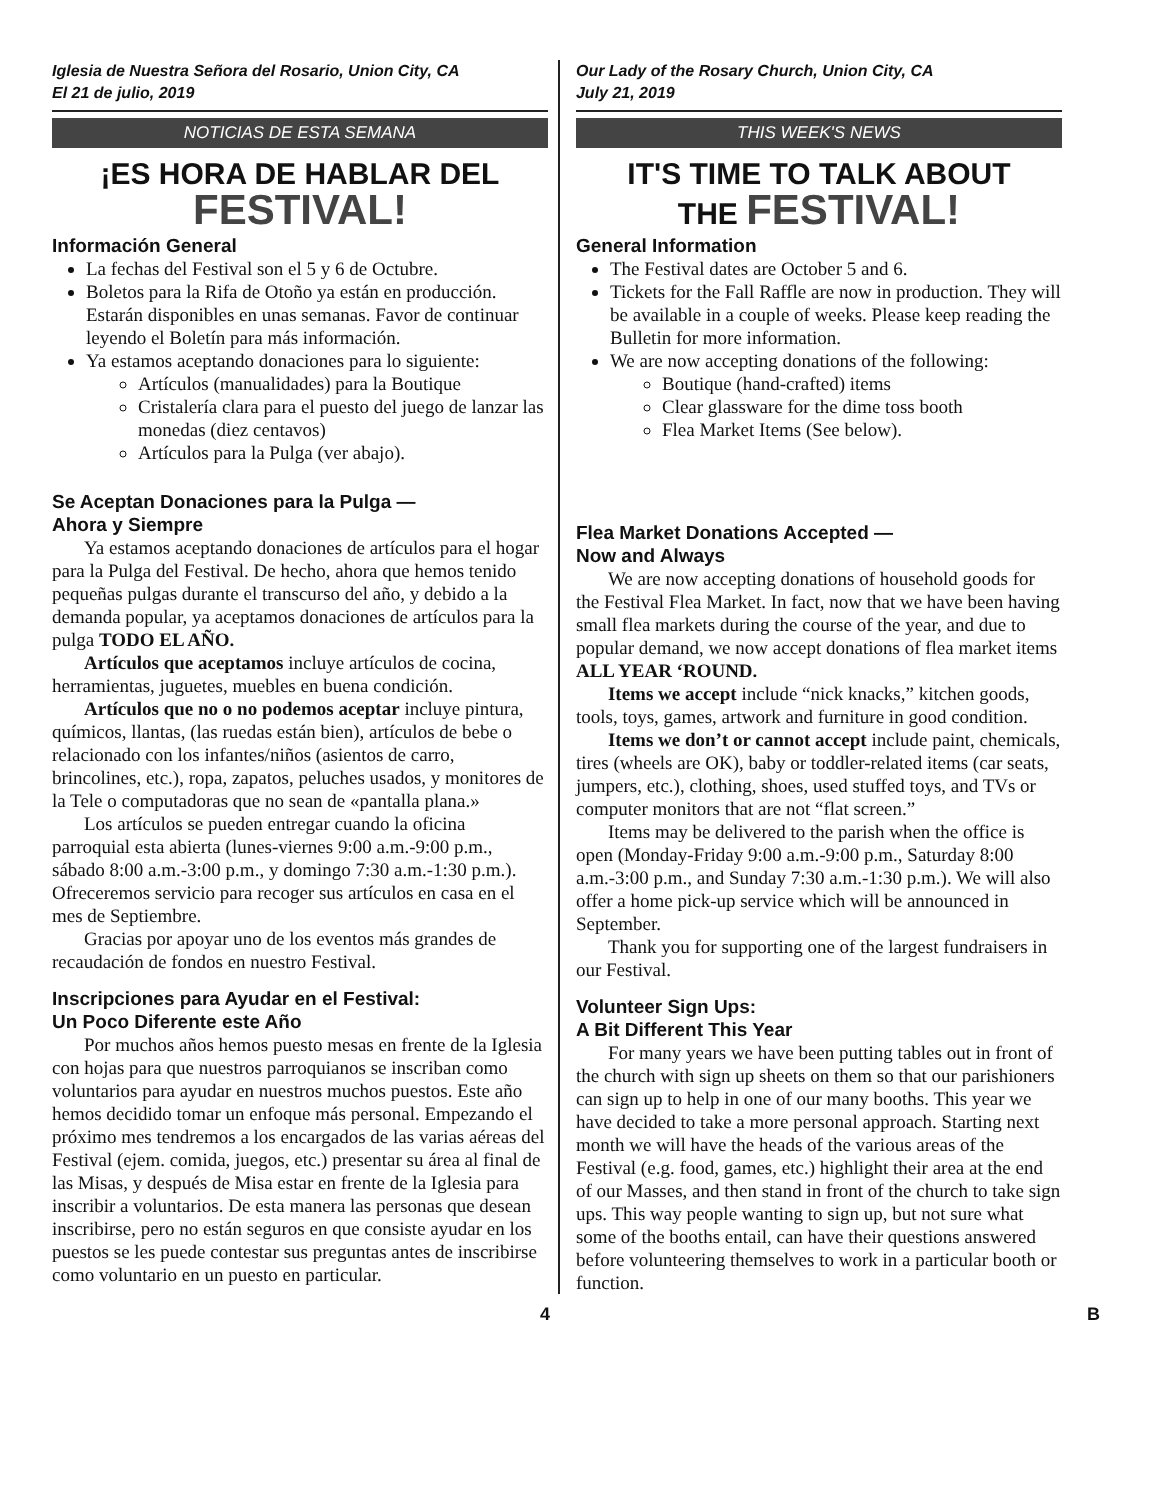Iglesia de Nuestra Señora del Rosario, Union City, CA
El 21 de julio, 2019
NOTICIAS DE ESTA SEMANA
¡ES HORA DE HABLAR DEL
FESTIVAL!
Información General
La fechas del Festival son el 5 y 6 de Octubre.
Boletos para la Rifa de Otoño ya están en producción. Estarán disponibles en unas semanas. Favor de continuar leyendo el Boletín para más información.
Ya estamos aceptando donaciones para lo siguiente:
Artículos (manualidades) para la Boutique
Cristalería clara para el puesto del juego de lanzar las monedas (diez centavos)
Artículos para la Pulga (ver abajo).
Se Aceptan Donaciones para la Pulga —
Ahora y Siempre
Ya estamos aceptando donaciones de artículos para el hogar para la Pulga del Festival. De hecho, ahora que hemos tenido pequeñas pulgas durante el transcurso del año, y debido a la demanda popular, ya aceptamos donaciones de artículos para la pulga TODO EL AÑO.
Artículos que aceptamos incluye artículos de cocina, herramientas, juguetes, muebles en buena condición.
Artículos que no o no podemos aceptar incluye pintura, químicos, llantas, (las ruedas están bien), artículos de bebe o relacionado con los infantes/niños (asientos de carro, brincolines, etc.), ropa, zapatos, peluches usados, y monitores de la Tele o computadoras que no sean de «pantalla plana.»
Los artículos se pueden entregar cuando la oficina parroquial esta abierta (lunes-viernes 9:00 a.m.-9:00 p.m., sábado 8:00 a.m.-3:00 p.m., y domingo 7:30 a.m.-1:30 p.m.). Ofreceremos servicio para recoger sus artículos en casa en el mes de Septiembre.
Gracias por apoyar uno de los eventos más grandes de recaudación de fondos en nuestro Festival.
Inscripciones para Ayudar en el Festival:
Un Poco Diferente este Año
Por muchos años hemos puesto mesas en frente de la Iglesia con hojas para que nuestros parroquianos se inscriban como voluntarios para ayudar en nuestros muchos puestos. Este año hemos decidido tomar un enfoque más personal. Empezando el próximo mes tendremos a los encargados de las varias aéreas del Festival (ejem. comida, juegos, etc.) presentar su área al final de las Misas, y después de Misa estar en frente de la Iglesia para inscribir a voluntarios. De esta manera las personas que desean inscribirse, pero no están seguros en que consiste ayudar en los puestos se les puede contestar sus preguntas antes de inscribirse como voluntario en un puesto en particular.
Our Lady of the Rosary Church, Union City, CA
July 21, 2019
THIS WEEK'S NEWS
IT'S TIME TO TALK ABOUT
THE FESTIVAL!
General Information
The Festival dates are October 5 and 6.
Tickets for the Fall Raffle are now in production. They will be available in a couple of weeks. Please keep reading the Bulletin for more information.
We are now accepting donations of the following:
Boutique (hand-crafted) items
Clear glassware for the dime toss booth
Flea Market Items (See below).
Flea Market Donations Accepted —
Now and Always
We are now accepting donations of household goods for the Festival Flea Market. In fact, now that we have been having small flea markets during the course of the year, and due to popular demand, we now accept donations of flea market items ALL YEAR ‘ROUND.
Items we accept include “nick knacks,” kitchen goods, tools, toys, games, artwork and furniture in good condition.
Items we don’t or cannot accept include paint, chemicals, tires (wheels are OK), baby or toddler-related items (car seats, jumpers, etc.), clothing, shoes, used stuffed toys, and TVs or computer monitors that are not “flat screen.”
Items may be delivered to the parish when the office is open (Monday-Friday 9:00 a.m.-9:00 p.m., Saturday 8:00 a.m.-3:00 p.m., and Sunday 7:30 a.m.-1:30 p.m.). We will also offer a home pick-up service which will be announced in September.
Thank you for supporting one of the largest fundraisers in our Festival.
Volunteer Sign Ups:
A Bit Different This Year
For many years we have been putting tables out in front of the church with sign up sheets on them so that our parishioners can sign up to help in one of our many booths. This year we have decided to take a more personal approach. Starting next month we will have the heads of the various areas of the Festival (e.g. food, games, etc.) highlight their area at the end of our Masses, and then stand in front of the church to take sign ups. This way people wanting to sign up, but not sure what some of the booths entail, can have their questions answered before volunteering themselves to work in a particular booth or function.
4 B